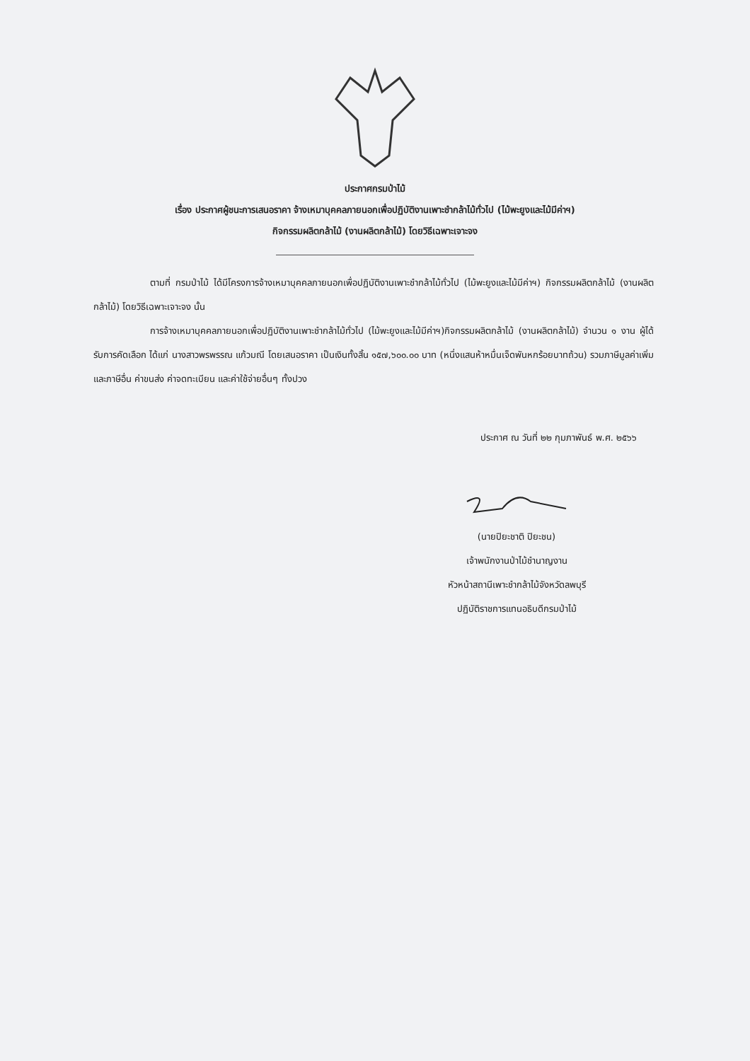ประกาศกรมป่าไม้
เรื่อง ประกาศผู้ชนะการเสนอราคา จ้างเหมาบุคคลภายนอกเพื่อปฏิบัติงานเพาะชำกล้าไม้ทั่วไป (ไม้พะยูงและไม้มีค่าฯ)
กิจกรรมผลิตกล้าไม้ (งานผลิตกล้าไม้) โดยวิธีเฉพาะเจาะจง
ตามที่ กรมป่าไม้ ได้มีโครงการจ้างเหมาบุคคลภายนอกเพื่อปฏิบัติงานเพาะชำกล้าไม้ทั่วไป (ไม้พะยูงและไม้มีค่าฯ) กิจกรรมผลิตกล้าไม้ (งานผลิตกล้าไม้) โดยวิธีเฉพาะเจาะจง นั้น
การจ้างเหมาบุคคลภายนอกเพื่อปฏิบัติงานเพาะชำกล้าไม้ทั่วไป (ไม้พะยูงและไม้มีค่าฯ)กิจกรรมผลิตกล้าไม้ (งานผลิตกล้าไม้) จำนวน ๑ งาน ผู้ได้รับการคัดเลือก ได้แก่ นางสาวพรพรรณ แก้วมณี โดยเสนอราคา เป็นเงินทั้งสิ้น ๑๕๗,๖๐๐.๐๐ บาท (หนึ่งแสนห้าหมื่นเจ็ดพันหกร้อยบาทถ้วน) รวมภาษีมูลค่าเพิ่มและภาษีอื่น ค่าขนส่ง ค่าจดทะเบียน และค่าใช้จ่ายอื่นๆ ทั้งปวง
ประกาศ ณ วันที่ ๒๒ กุมภาพันธ์ พ.ศ. ๒๕๖๖
(นายปิยะชาติ ปิยะชน)
เจ้าพนักงานป่าไม้ชำนาญงาน
หัวหน้าสถานีเพาะชำกล้าไม้จังหวัดลพบุรี
ปฏิบัติราชการแทนอธิบดีกรมป่าไม้